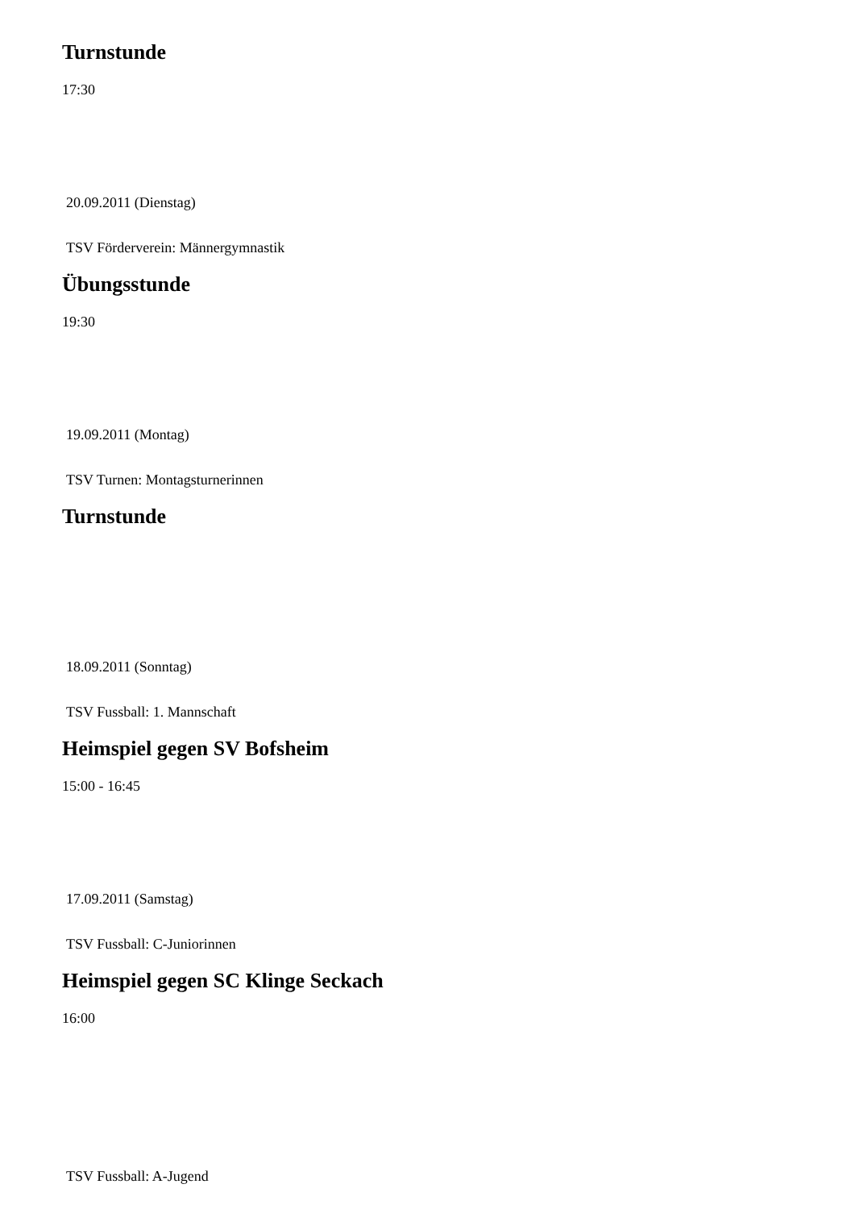Turnstunde
17:30
20.09.2011 (Dienstag)
TSV Förderverein: Männergymnastik
Übungsstunde
19:30
19.09.2011 (Montag)
TSV Turnen: Montagsturnerinnen
Turnstunde
18.09.2011 (Sonntag)
TSV Fussball: 1. Mannschaft
Heimspiel gegen SV Bofsheim
15:00 - 16:45
17.09.2011 (Samstag)
TSV Fussball: C-Juniorinnen
Heimspiel gegen SC Klinge Seckach
16:00
TSV Fussball: A-Jugend